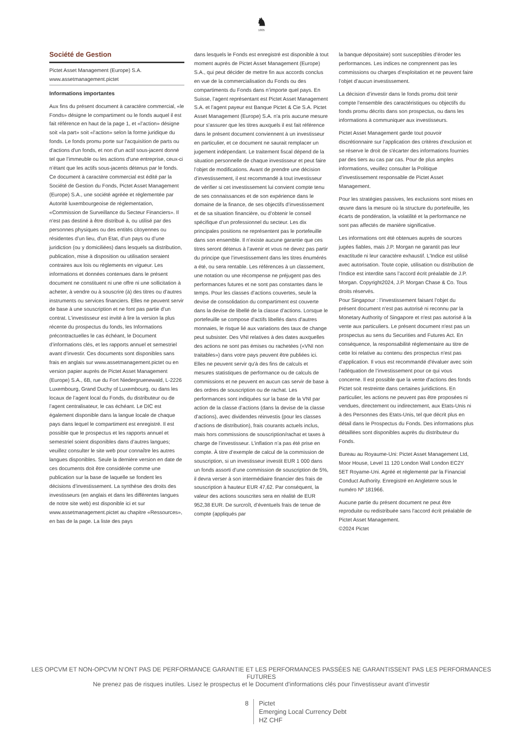♞
1805
Société de Gestion
Pictet Asset Management (Europe) S.A.
www.assetmanagement.pictet
Informations importantes
Aux fins du présent document à caractère commercial, «le Fonds» désigne le compartiment ou le fonds auquel il est fait référence en haut de la page 1, et «l’action» désigne soit «la part» soit «l’action» selon la forme juridique du fonds. Le fonds promu porte sur l'acquisition de parts ou d'actions d'un fonds, et non d’un actif sous-jacent donné tel que l’immeuble ou les actions d'une entreprise, ceux-ci n’étant que les actifs sous-jacents détenus par le fonds. Ce document à caractère commercial est édité par la Société de Gestion du Fonds, Pictet Asset Management (Europe) S.A., une société agréée et réglementée par Autorité luxembourgeoise de réglementation, «Commission de Surveillance du Secteur Financiers». Il n'est pas destiné à être distribué à, ou utilisé par des personnes physiques ou des entités citoyennes ou résidentes d’un lieu, d'un Etat, d’un pays ou d’une juridiction (ou y domiciliées) dans lesquels sa distribution, publication, mise à disposition ou utilisation seraient contraires aux lois ou règlements en vigueur. Les informations et données contenues dans le présent document ne constituent ni une offre ni une sollicitation à acheter, à vendre ou à souscrire (à) des titres ou d’autres instruments ou services financiers. Elles ne peuvent servir de base à une souscription et ne font pas partie d’un contrat. L’investisseur est invité à lire la version la plus récente du prospectus du fonds, les Informations précontractuelles le cas échéant, le Document d’informations clés, et les rapports annuel et semestriel avant d’investir. Ces documents sont disponibles sans frais en anglais sur www.assetmanagement.pictet ou en version papier auprès de Pictet Asset Management (Europe) S.A., 6B, rue du Fort Niedergruenewald, L-2226 Luxembourg, Grand Duchy of Luxembourg, ou dans les locaux de l’agent local du Fonds, du distributeur ou de l’agent centralisateur, le cas échéant. Le DIC est également disponible dans la langue locale de chaque pays dans lequel le compartiment est enregistré. Il est possible que le prospectus et les rapports annuel et semestriel soient disponibles dans d’autres langues; veuillez consulter le site web pour connaître les autres langues disponibles. Seule la dernière version en date de ces documents doit être considérée comme une publication sur la base de laquelle se fondent les décisions d’investissement. La synthèse des droits des investisseurs (en anglais et dans les différentes langues de notre site web) est disponible ici et sur www.assetmanagement.pictet au chapitre «Ressources», en bas de la page. La liste des pays
dans lesquels le Fonds est enregistré est disponible à tout moment auprès de Pictet Asset Management (Europe) S.A., qui peut décider de mettre fin aux accords conclus en vue de la commercialisation du Fonds ou des compartiments du Fonds dans n’importe quel pays. En Suisse, l’agent représentant est Pictet Asset Management S.A. et l’agent payeur est Banque Pictet & Cie S.A. Pictet Asset Management (Europe) S.A. n'a pris aucune mesure pour s'assurer que les titres auxquels il est fait référence dans le présent document conviennent à un investisseur en particulier, et ce document ne saurait remplacer un jugement indépendant. Le traitement fiscal dépend de la situation personnelle de chaque investisseur et peut faire l’objet de modifications. Avant de prendre une décision d’investissement, il est recommandé à tout investisseur de vérifier si cet investissement lui convient compte tenu de ses connaissances et de son expérience dans le domaine de la finance, de ses objectifs d’investissement et de sa situation financière, ou d’obtenir le conseil spécifique d’un professionnel du secteur. Les dix principales positions ne représentent pas le portefeuille dans son ensemble. Il n’existe aucune garantie que ces titres seront détenus à l’avenir et vous ne devez pas partir du principe que l’investissement dans les titres énumérés a été, ou sera rentable. Les références à un classement, une notation ou une récompense ne préjugent pas des performances futures et ne sont pas constantes dans le temps. Pour les classes d’actions couvertes, seule la devise de consolidation du compartiment est couverte dans la devise de libellé de la classe d’actions. Lorsque le portefeuille se compose d'actifs libellés dans d'autres monnaies, le risque lié aux variations des taux de change peut subsister. Des VNI relatives à des dates auxquelles des actions ne sont pas émises ou rachetées («VNI non traitables») dans votre pays peuvent être publiées ici. Elles ne peuvent servir qu'à des fins de calculs et mesures statistiques de performance ou de calculs de commissions et ne peuvent en aucun cas servir de base à des ordres de souscription ou de rachat. Les performances sont indiquées sur la base de la VNI par action de la classe d’actions (dans la devise de la classe d’actions), avec dividendes réinvestis (pour les classes d’actions de distribution), frais courants actuels inclus, mais hors commissions de souscription/rachat et taxes à charge de l’investisseur. L’inflation n’a pas été prise en compte. À titre d’exemple de calcul de la commission de souscription, si un investisseur investit EUR 1 000 dans un fonds assorti d’une commission de souscription de 5%, il devra verser à son intermédiaire financier des frais de souscription à hauteur EUR 47,62. Par conséquent, la valeur des actions souscrites sera en réalité de EUR 952,38 EUR. De surcroît, d’éventuels frais de tenue de compte (appliqués par
la banque dépositaire) sont susceptibles d’éroder les performances. Les indices ne comprennent pas les commissions ou charges d’exploitation et ne peuvent faire l’objet d’aucun investissement.
La décision d’investir dans le fonds promu doit tenir compte l’ensemble des caractéristiques ou objectifs du fonds promu décrits dans son prospectus, ou dans les informations à communiquer aux investisseurs.
Pictet Asset Management garde tout pouvoir discrétionnaire sur l’application des critères d'exclusion et se réserve le droit de s'écarter des informations fournies par des tiers au cas par cas. Pour de plus amples informations, veuillez consulter la Politique d’investissement responsable de Pictet Asset Management.
Pour les stratégies passives, les exclusions sont mises en œuvre dans la mesure où la structure du portefeuille, les écarts de pondération, la volatilité et la performance ne sont pas affectés de manière significative.
Les informations ont été obtenues auprès de sources jugées fiables, mais J.P. Morgan ne garantit pas leur exactitude ni leur caractère exhaustif. L'Indice est utilisé avec autorisation. Toute copie, utilisation ou distribution de l’Indice est interdite sans l’accord écrit préalable de J.P. Morgan. Copyright2024, J.P. Morgan Chase & Co. Tous droits réservés.
Pour Singapour : l’investissement faisant l’objet du présent document n'est pas autorisé ni reconnu par la Monetary Authority of Singapore et n'est pas autorisé à la vente aux particuliers. Le présent document n'est pas un prospectus au sens du Securities and Futures Act. En conséquence, la responsabilité réglementaire au titre de cette loi relative au contenu des prospectus n'est pas d’application. Il vous est recommandé d'évaluer avec soin l'adéquation de l’investissement pour ce qui vous concerne. Il est possible que la vente d'actions des fonds Pictet soit restreinte dans certaines juridictions. En particulier, les actions ne peuvent pas être proposées ni vendues, directement ou indirectement, aux Etats-Unis ni à des Personnes des Etats-Unis, tel que décrit plus en détail dans le Prospectus du Fonds. Des informations plus détaillées sont disponibles auprès du distributeur du Fonds.
Bureau au Royaume-Uni: Pictet Asset Management Ltd, Moor House, Level 11 120 London Wall London EC2Y 5ET Royame-Uni. Agréé et réglementé par la Financial Conduct Authority. Enregistré en Angleterre sous le numéro Nº 181966.
Aucune partie du présent document ne peut être reproduite ou redistribuée sans l'accord écrit préalable de Pictet Asset Management.
©2024 Pictet
LES OPCVM ET NON-OPCVM N’ONT PAS DE PERFORMANCE GARANTIE ET LES PERFORMANCES PASSÉES NE GARANTISSENT PAS LES PERFORMANCES FUTURES
Ne prenez pas de risques inutiles. Lisez le prospectus et le Document d'informations clés pour l'investisseur avant d’investir
8 Pictet
Emerging Local Currency Debt
HZ CHF